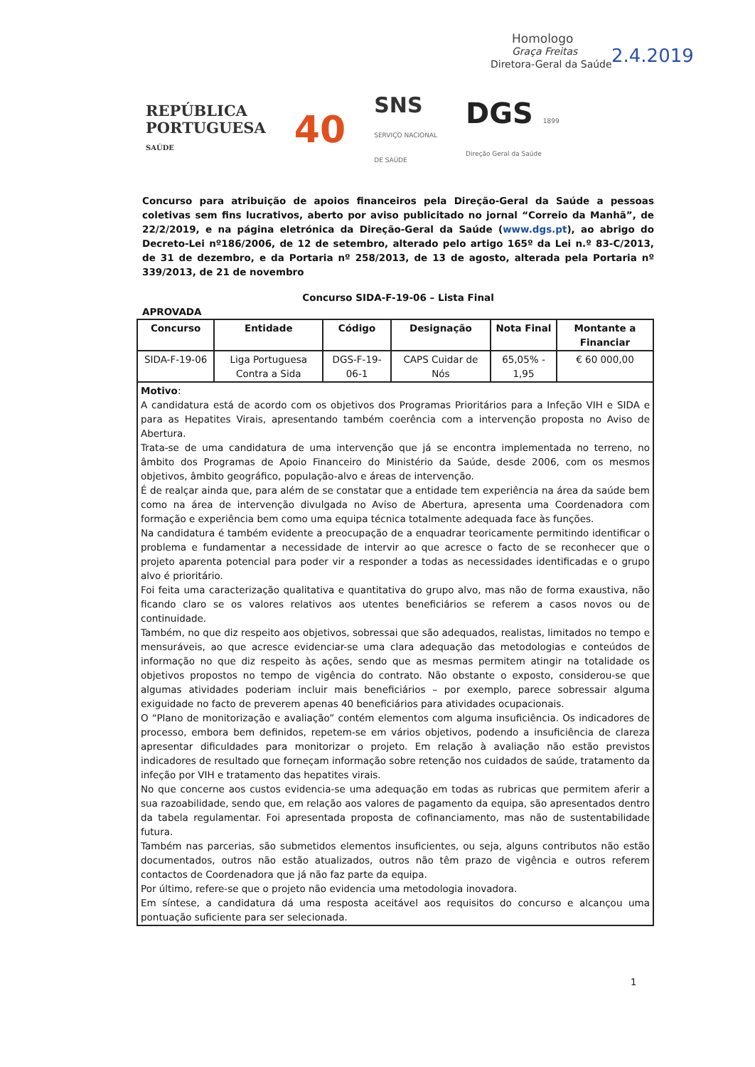Homologo
Graça Freitas
Diretora-Geral da Saúde
2.4.2019
REPÚBLICA
PORTUGUESA
SAÚDE
40
SNS
SERVIÇO NACIONAL
DE SAÚDE
DGS 1899
Direção Geral da Saúde
Concurso para atribuição de apoios financeiros pela Direção-Geral da Saúde a pessoas coletivas sem fins lucrativos, aberto por aviso publicitado no jornal “Correio da Manhã”, de 22/2/2019, e na página eletrónica da Direção-Geral da Saúde (www.dgs.pt), ao abrigo do Decreto-Lei nº186/2006, de 12 de setembro, alterado pelo artigo 165º da Lei n.º 83-C/2013, de 31 de dezembro, e da Portaria nº 258/2013, de 13 de agosto, alterada pela Portaria nº 339/2013, de 21 de novembro
Concurso SIDA-F-19-06 – Lista Final
APROVADA
| Concurso | Entidade | Código | Designação | Nota Final | Montante a Financiar |
| --- | --- | --- | --- | --- | --- |
| SIDA-F-19-06 | Liga Portuguesa Contra a Sida | DGS-F-19-06-1 | CAPS Cuidar de Nós | 65,05% - 1,95 | € 60 000,00 |
| Motivo : A candidatura está de acordo com os objetivos dos Programas Prioritários para a Infeção VIH e SIDA e para as Hepatites Virais, apresentando também coerência com a intervenção proposta no Aviso de Abertura. Trata-se de uma candidatura de uma intervenção que já se encontra implementada no terreno, no âmbito dos Programas de Apoio Financeiro do Ministério da Saúde, desde 2006, com os mesmos objetivos, âmbito geográfico, população-alvo e áreas de intervenção. É de realçar ainda que, para além de se constatar que a entidade tem experiência na área da saúde bem como na área de intervenção divulgada no Aviso de Abertura, apresenta uma Coordenadora com formação e experiência bem como uma equipa técnica totalmente adequada face às funções. Na candidatura é também evidente a preocupação de a enquadrar teoricamente permitindo identificar o problema e fundamentar a necessidade de intervir ao que acresce o facto de se reconhecer que o projeto aparenta potencial para poder vir a responder a todas as necessidades identificadas e o grupo alvo é prioritário. Foi feita uma caracterização qualitativa e quantitativa do grupo alvo, mas não de forma exaustiva, não ficando claro se os valores relativos aos utentes beneficiários se referem a casos novos ou de continuidade. Também, no que diz respeito aos objetivos, sobressai que são adequados, realistas, limitados no tempo e mensuráveis, ao que acresce evidenciar-se uma clara adequação das metodologias e conteúdos de informação no que diz respeito às ações, sendo que as mesmas permitem atingir na totalidade os objetivos propostos no tempo de vigência do contrato. Não obstante o exposto, considerou-se que algumas atividades poderiam incluir mais beneficiários – por exemplo, parece sobressair alguma exiguidade no facto de preverem apenas 40 beneficiários para atividades ocupacionais. O “Plano de monitorização e avaliação” contém elementos com alguma insuficiência. Os indicadores de processo, embora bem definidos, repetem-se em vários objetivos, podendo a insuficiência de clareza apresentar dificuldades para monitorizar o projeto. Em relação à avaliação não estão previstos indicadores de resultado que forneçam informação sobre retenção nos cuidados de saúde, tratamento da infeção por VIH e tratamento das hepatites virais. No que concerne aos custos evidencia-se uma adequação em todas as rubricas que permitem aferir a sua razoabilidade, sendo que, em relação aos valores de pagamento da equipa, são apresentados dentro da tabela regulamentar. Foi apresentada proposta de cofinanciamento, mas não de sustentabilidade futura. Também nas parcerias, são submetidos elementos insuficientes, ou seja, alguns contributos não estão documentados, outros não estão atualizados, outros não têm prazo de vigência e outros referem contactos de Coordenadora que já não faz parte da equipa. Por último, refere-se que o projeto não evidencia uma metodologia inovadora. Em síntese, a candidatura dá uma resposta aceitável aos requisitos do concurso e alcançou uma pontuação suficiente para ser selecionada. | | | | | |
1